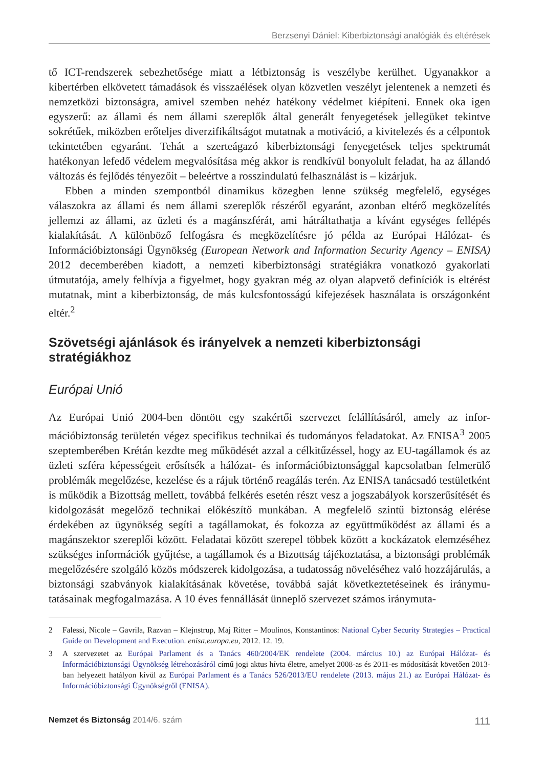Berzsenyi Dániel: Kiberbiztonsági analógiák és eltérések
tő ICT-rendszerek sebezhetősége miatt a létbiztonság is veszélybe kerülhet. Ugyanakkor a kibertérben elkövetett támadások és visszaélések olyan közvetlen veszélyt jelentenek a nemzeti és nemzetközi biztonságra, amivel szemben nehéz hatékony védelmet kiépíteni. Ennek oka igen egyszerű: az állami és nem állami szereplők által generált fenyegetések jellegüket tekintve sokrétűek, miközben erőteljes diverzifikáltságot mutatnak a motivá­ció, a kivitelezés és a célpontok tekintetében egyaránt. Tehát a szerteágazó kiberbizton­sági fenyegetések teljes spektrumát hatékonyan lefedő védelem megvalósítása még akkor is rendkívül bonyolult feladat, ha az állandó változás és fejlődés tényezőit – beleértve a rosszindulatú felhasználást is – kizárjuk.
Ebben a minden szempontból dinamikus közegben lenne szükség megfelelő, egységes válaszokra az állami és nem állami szereplők részéről egyaránt, azonban eltérő megközelí­tés jellemzi az állami, az üzleti és a magánszférát, ami hátráltathatja a kívánt egységes fellé­pés kialakítását. A különböző felfogásra és megközelítésre jó példa az Európai Hálózat- és Információbiztonsági Ügynökség (European Network and Information Security Agency – ENISA) 2012 decemberében kiadott, a nemzeti kiberbiztonsági stratégiákra vonatkozó gyakorlati útmutatója, amely felhívja a figyelmet, hogy gyakran még az olyan alapvető definíciók is eltérést mutatnak, mint a kiberbiztonság, de más kulcsfontosságú kifejezések használata is országonként eltér.<sup>2</sup>
Szövetségi ajánlások és irányelvek a nemzeti kiberbiztonsági stratégiákhoz
Európai Unió
Az Európai Unió 2004-ben döntött egy szakértői szervezet felállításáról, amely az infor­mációbiztonság területén végez specifikus technikai és tudományos feladatokat. Az ENI­SA<sup>3</sup> 2005 szeptemberében Krétán kezdte meg működését azzal a célkitűzéssel, hogy az EU-tagállamok és az üzleti szféra képességeit erősítsék a hálózat- és információbizton­sággal kapcsolatban felmerülő problémák megelőzése, kezelése és a rájuk történő reagálás terén. Az ENISA tanácsadó testületként is működik a Bizottság mellett, továbbá felkérés esetén részt vesz a jogszabályok korszerűsítését és kidolgozását megelőző technikai elő­készítő munkában. A megfelelő szintű biztonság elérése érdekében az ügynökség segíti a tagállamokat, és fokozza az együttműködést az állami és a magánszektor szereplői között. Feladatai között szerepel többek között a kockázatok elemzéséhez szükséges információk gyűjtése, a tagállamok és a Bizottság tájékoztatása, a biztonsági problémák megelőzésére szolgáló közös módszerek kidolgozása, a tudatosság növeléséhez való hozzájárulás, a biz­tonsági szabványok kialakításának követése, továbbá saját következtetéseinek és iránymu­tatásainak megfogalmazása. A 10 éves fennállását ünneplő szervezet számos iránymuta-
2 Falessi, Nicole – Gavrila, Razvan – Klejnstrup, Maj Ritter – Moulinos, Konstantinos: National Cyber Security Strategies – Practical Guide on Development and Execution. enisa.europa.eu, 2012. 12. 19.
3 A szervezetet az Európai Parlament és a Tanács 460/2004/EK rendelete (2004. március 10.) az Európai Hálózat- és Információbiztonsági Ügynökség létrehozásáról című jogi aktus hívta életre, amelyet 2008-as és 2011-es módosítását követően 2013-ban helyezett hatályon kívül az Európai Parlament és a Tanács 526/2013/EU rendelete (2013. május 21.) az Európai Hálózat- és Információbiztonsági Ügynökségről (ENISA).
Nemzet és Biztonság 2014/6. szám 111